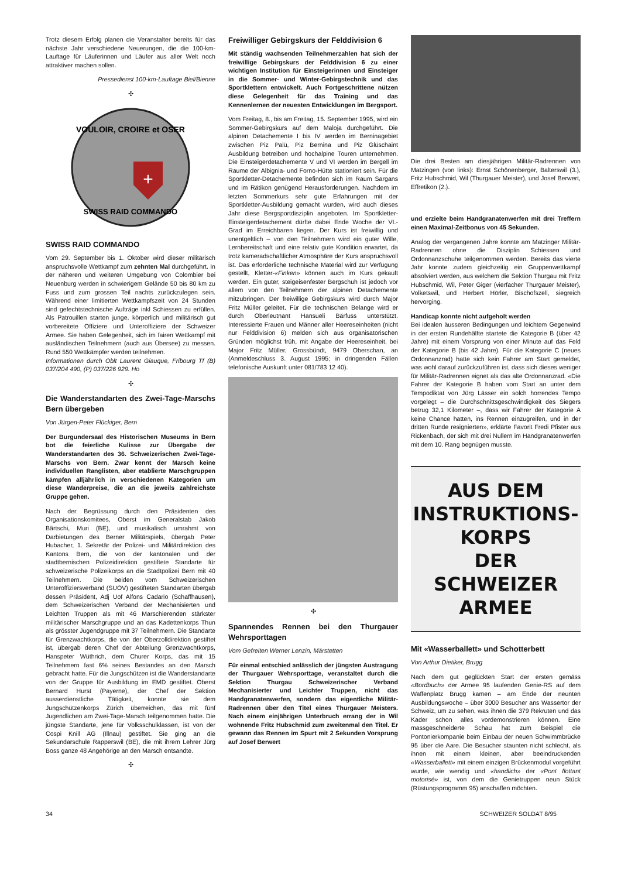Trotz diesem Erfolg planen die Veranstalter bereits für das nächste Jahr verschiedene Neuerungen, die die 100-km-Lauftage für Läuferinnen und Läufer aus aller Welt noch attraktiver machen sollen.
Pressedienst 100-km-Lauftage Biel/Bienne
✣
VOULOIR, CROIRE et OSER
+
SWISS RAID COMMANDO
SWISS RAID COMMANDO
Vom 29. September bis 1. Oktober wird dieser militärisch anspruchsvolle Wettkampf zum zehnten Mal durchgeführt. In der näheren und weiteren Umgebung von Colombier bei Neuenburg werden in schwierigem Gelände 50 bis 80 km zu Fuss und zum grossen Teil nachts zurückzulegen sein. Während einer limitierten Wettkampfszeit von 24 Stunden sind gefechtstechnische Aufträge inkl Schiessen zu erfüllen. Als Patrouillen starten junge, körperlich und militärisch gut vorbereitete Offiziere und Unteroffiziere der Schweizer Armee. Sie haben Gelegenheit, sich im fairen Wettkampf mit ausländischen Teilnehmern (auch aus Übersee) zu messen. Rund 550 Wettkämpfer werden teilnehmen.
Informationen durch Oblt Laurent Giauque, Fribourg Tf (B) 037/204 490, (P) 037/226 929. Ho
✣
Die Wanderstandarten des Zwei-Tage-Marschs Bern übergeben
Von Jürgen-Peter Flückiger, Bern
Der Burgundersaal des Historischen Museums in Bern bot die feierliche Kulisse zur Übergabe der Wanderstandarten des 36. Schweizerischen Zwei-Tage-Marschs von Bern. Zwar kennt der Marsch keine individuellen Ranglisten, aber etablierte Marschgruppen kämpfen alljährlich in verschiedenen Kategorien um diese Wanderpreise, die an die jeweils zahlreichste Gruppe gehen.
Nach der Begrüssung durch den Präsidenten des Organisationskomitees, Oberst im Generalstab Jakob Bärtschi, Muri (BE), und musikalisch umrahmt von Darbietungen des Berner Militärspiels, übergab Peter Hubacher, 1. Sekretär der Polizei- und Militärdirektion des Kantons Bern, die von der kantonalen und der stadtbernischen Polizeidirektion gestiftete Standarte für schweizerische Polizeikorps an die Stadtpolizei Bern mit 40 Teilnehmern. Die beiden vom Schweizerischen Unteroffiziersverband (SUOV) gestifteten Standarten übergab dessen Präsident, Adj Uof Alfons Cadario (Schaffhausen), dem Schweizerischen Verband der Mechanisierten und Leichten Truppen als mit 46 Marschierenden stärkster militärischer Marschgruppe und an das Kadettenkorps Thun als grösster Jugendgruppe mit 37 Teilnehmern. Die Standarte für Grenzwachtkorps, die von der Oberzolldirektion gestiftet ist, übergab deren Chef der Abteilung Grenzwachtkorps, Hanspeter Wüthrich, dem Churer Korps, das mit 15 Teilnehmern fast 6% seines Bestandes an den Marsch gebracht hatte. Für die Jungschützen ist die Wanderstandarte von der Gruppe für Ausbildung im EMD gestiftet. Oberst Bernard Hurst (Payerne), der Chef der Sektion ausserdienstliche Tätigkeit, konnte sie dem Jungschützenkorps Zürich überreichen, das mit fünf Jugendlichen am Zwei-Tage-Marsch teilgenommen hatte. Die jüngste Standarte, jene für Volksschulklassen, ist von der Cospi Knill AG (Illnau) gestiftet. Sie ging an die Sekundarschule Rapperswil (BE), die mit ihrem Lehrer Jürg Boss ganze 48 Angehörige an den Marsch entsandte.
✣
Freiwilliger Gebirgskurs der Felddivision 6
Mit ständig wachsenden Teilnehmerzahlen hat sich der freiwillige Gebirgskurs der Felddivision 6 zu einer wichtigen Institution für Einsteigerinnen und Einsteiger in die Sommer- und Winter-Gebirgstechnik und das Sportklettern entwickelt. Auch Fortgeschrittene nützen diese Gelegenheit für das Training und das Kennenlernen der neuesten Entwicklungen im Bergsport.
Vom Freitag, 8., bis am Freitag, 15. September 1995, wird ein Sommer-Gebirgskurs auf dem Maloja durchgeführt. Die alpinen Detachemente I bis IV werden im Berninagebiet zwischen Piz Palü, Piz Bernina und Piz Glüschaint Ausbildung betreiben und hochalpine Touren unternehmen. Die Einsteigerdetachemente V und VI werden im Bergell im Raume der Albignia- und Forno-Hütte stationiert sein. Für die Sportkletter-Detachemente befinden sich im Raum Sargans und im Rätikon genügend Herausforderungen. Nachdem im letzten Sommerkurs sehr gute Erfahrungen mit der Sportkletter-Ausbildung gemacht wurden, wird auch dieses Jahr diese Bergsportdisziplin angeboten. Im Sportkletter-Einsteigerdetachement dürfte dabei Ende Woche der VI.-Grad im Erreichbaren liegen. Der Kurs ist freiwillig und unentgeltlich – von den Teilnehmern wird ein guter Wille, Lernbereitschaft und eine relativ gute Kondition erwartet, da trotz kameradschaftlicher Atmosphäre der Kurs anspruchsvoll ist. Das erforderliche technische Material wird zur Verfügung gestellt, Kletter-«Finken» können auch im Kurs gekauft werden. Ein guter, steigeisenfester Bergschuh ist jedoch vor allem von den Teilnehmern der alpinen Detachemente mitzubringen. Der freiwillige Gebirgskurs wird durch Major Fritz Müller geleitet. Für die technischen Belange wird er durch Oberleutnant Hansueli Bärfuss unterstützt. Interessierte Frauen und Männer aller Heereseinheiten (nicht nur Felddivision 6) melden sich aus organisatorischen Gründen möglichst früh, mit Angabe der Heereseinheit, bei Major Fritz Müller, Grossbündt, 9479 Oberschan, an (Anmeldeschluss 3. August 1995; in dringenden Fällen telefonische Auskunft unter 081/783 12 40).
✣
Spannendes Rennen bei den Thurgauer Wehrsporttagen
Vom Gefreiten Werner Lenzin, Märstetten
Für einmal entschied anlässlich der jüngsten Austragung der Thurgauer Wehrsporttage, veranstaltet durch die Sektion Thurgau Schweizerischer Verband Mechanisierter und Leichter Truppen, nicht das Handgranatenwerfen, sondern das eigentliche Militär-Radrennen über den Titel eines Thurgauer Meisters. Nach einem einjährigen Unterbruch errang der in Wil wohnende Fritz Hubschmid zum zweitenmal den Titel. Er gewann das Rennen im Spurt mit 2 Sekunden Vorsprung auf Josef Berwert
Die drei Besten am diesjährigen Militär-Radrennen von Matzingen (von links): Ernst Schönenberger, Balterswil (3.), Fritz Hubschmid, Wil (Thurgauer Meister), und Josef Berwert, Effretikon (2.).
und erzielte beim Handgranatenwerfen mit drei Treffern einen Maximal-Zeitbonus von 45 Sekunden.
Analog der vergangenen Jahre konnte am Matzinger Militär-Radrennen ohne die Disziplin Schiessen und Ordonnanzschuhe teilgenommen werden. Bereits das vierte Jahr konnte zudem gleichzeitig ein Gruppenwettkampf absolviert werden, aus welchem die Sektion Thurgau mit Fritz Hubschmid, Wil, Peter Giger (vierfacher Thurgauer Meister), Volketswil, und Herbert Hörler, Bischofszell, siegreich hervorging.
Handicap konnte nicht aufgeholt werden
Bei idealen äusseren Bedingungen und leichtem Gegenwind in der ersten Rundehälfte startete die Kategorie B (über 42 Jahre) mit einem Vorsprung von einer Minute auf das Feld der Kategorie B (bis 42 Jahre). Für die Kategorie C (neues Ordonnanzrad) hatte sich kein Fahrer am Start gemeldet, was wohl darauf zurückzuführen ist, dass sich dieses weniger für Militär-Radrennen eignet als das alte Ordonnanzrad. «Die Fahrer der Kategorie B haben vom Start an unter dem Tempodiktat von Jürg Lässer ein solch horrendes Tempo vorgelegt – die Durchschnittsgeschwindigkeit des Siegers betrug 32,1 Kilometer –, dass wir Fahrer der Kategorie A keine Chance hatten, ins Rennen einzugreifen, und in der dritten Runde resignierten», erklärte Favorit Fredi Pfister aus Rickenbach, der sich mit drei Nullern im Handgranatenwerfen mit dem 10. Rang begnügen musste.
AUS DEM
INSTRUKTIONS-
KORPS
DER SCHWEIZER
ARMEE
Mit «Wasserballett» und Schotterbett
Von Arthur Dietiker, Brugg
Nach dem gut geglückten Start der ersten gemäss «Bordbuch» der Armee 95 laufenden Genie-RS auf dem Waffenplatz Brugg kamen – am Ende der neunten Ausbildungswoche – über 3000 Besucher ans Wassertor der Schweiz, um zu sehen, was ihnen die 379 Rekruten und das Kader schon alles vordemonstrieren können. Eine massgeschneiderte Schau hat zum Beispiel die Pontonierkompanie beim Einbau der neuen Schwimmbrücke 95 über die Aare. Die Besucher staunten nicht schlecht, als ihnen mit einem kleinen, aber beeindruckenden «Wasserballett» mit einem einzigen Brückenmodul vorgeführt wurde, wie wendig und «handlich» der «Pont flottant motorisé» ist, von dem die Genietruppen neun Stück (Rüstungsprogramm 95) anschaffen möchten.
34 SCHWEIZER SOLDAT 8/95